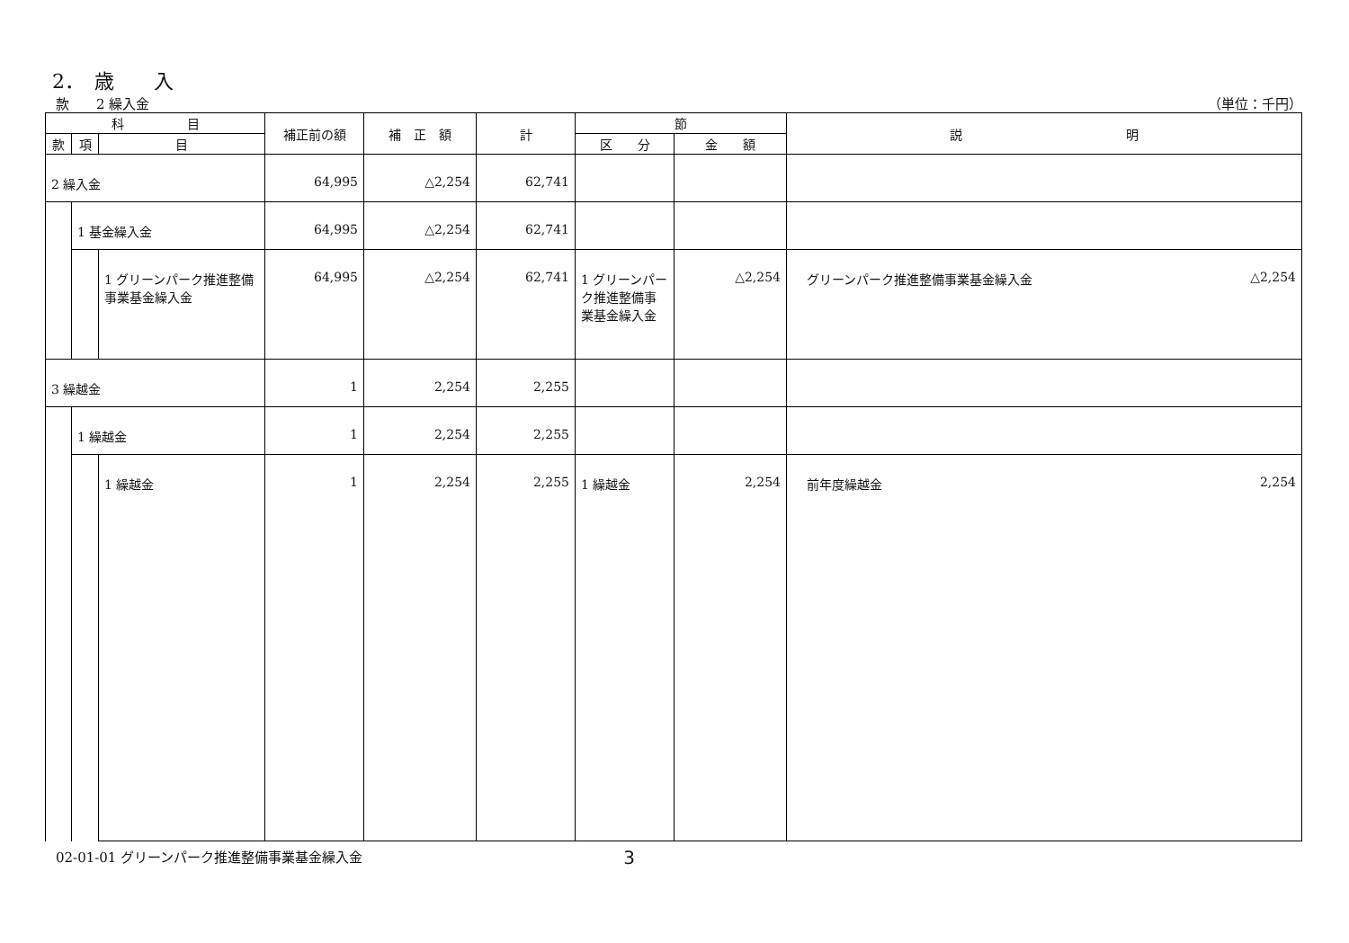2．　歳　　入
款　　2 繰入金 （単位：千円）
| 科 目 | | | 補正前の額 | 補 正 額 | 計 | 節 | | 説 明 |
| --- | --- | --- | --- | --- | --- | --- | --- | --- |
| 款 | 項 | 目 | | | | | | |
| | | | | | | 区 分 | 金 額 | |
| 2 繰入金 | | | 64,995 | △2,254 | 62,741 | | | |
| | 1 基金繰入金 | | 64,995 | △2,254 | 62,741 | | | |
| | | 1 グリーンパーク推進整備事業基金繰入金 | 64,995 | △2,254 | 62,741 | 1 グリーンパーク推進整備事業基金繰入金 | △2,254 | グリーンパーク推進整備事業基金繰入金 △2,254 |
| 3 繰越金 | | | 1 | 2,254 | 2,255 | | | |
| | 1 繰越金 | | 1 | 2,254 | 2,255 | | | |
| | | 1 繰越金 | 1 | 2,254 | 2,255 | 1 繰越金 | 2,254 | 前年度繰越金 2,254 |
02-01-01 グリーンパーク推進整備事業基金繰入金 3